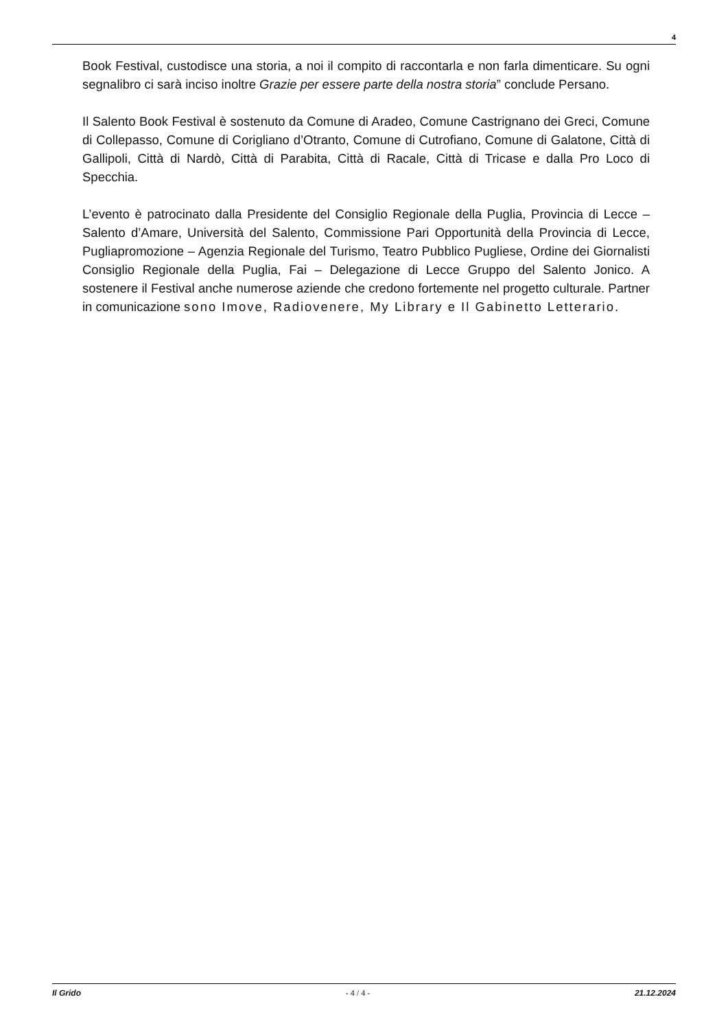4
Book Festival, custodisce una storia, a noi il compito di raccontarla e non farla dimenticare. Su ogni segnalibro ci sarà inciso inoltre Grazie per essere parte della nostra storia” conclude Persano.
Il Salento Book Festival è sostenuto da Comune di Aradeo, Comune Castrignano dei Greci, Comune di Collepasso, Comune di Corigliano d’Otranto, Comune di Cutrofiano, Comune di Galatone, Città di Gallipoli, Città di Nardò, Città di Parabita, Città di Racale, Città di Tricase e dalla Pro Loco di Specchia.
L’evento è patrocinato dalla Presidente del Consiglio Regionale della Puglia, Provincia di Lecce – Salento d’Amare, Università del Salento, Commissione Pari Opportunità della Provincia di Lecce, Pugliapromozione – Agenzia Regionale del Turismo, Teatro Pubblico Pugliese, Ordine dei Giornalisti Consiglio Regionale della Puglia, Fai – Delegazione di Lecce Gruppo del Salento Jonico. A sostenere il Festival anche numerose aziende che credono fortemente nel progetto culturale. Partner in comunicazione sono Imove, Radiovenere, My Library e Il Gabinetto Letterario.
Il Grido - 4 / 4 - 21.12.2024